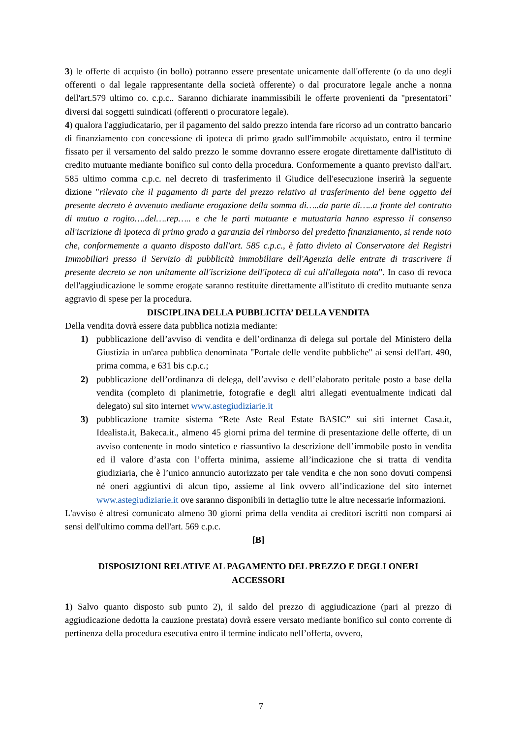3) le offerte di acquisto (in bollo) potranno essere presentate unicamente dall'offerente (o da uno degli offerenti o dal legale rappresentante della società offerente) o dal procuratore legale anche a nonna dell'art.579 ultimo co. c.p.c.. Saranno dichiarate inammissibili le offerte provenienti da "presentatori" diversi dai soggetti suindicati (offerenti o procuratore legale).
4) qualora l'aggiudicatario, per il pagamento del saldo prezzo intenda fare ricorso ad un contratto bancario di finanziamento con concessione di ipoteca di primo grado sull'immobile acquistato, entro il termine fissato per il versamento del saldo prezzo le somme dovranno essere erogate direttamente dall'istituto di credito mutuante mediante bonifico sul conto della procedura. Conformemente a quanto previsto dall'art. 585 ultimo comma c.p.c. nel decreto di trasferimento il Giudice dell'esecuzione inserirà la seguente dizione "rilevato che il pagamento di parte del prezzo relativo al trasferimento del bene oggetto del presente decreto è avvenuto mediante erogazione della somma di…..da parte di…..a fronte del contratto di mutuo a rogito….del….rep….. e che le parti mutuante e mutuataria hanno espresso il consenso all'iscrizione di ipoteca di primo grado a garanzia del rimborso del predetto finanziamento, si rende noto che, conformemente a quanto disposto dall'art. 585 c.p.c., è fatto divieto al Conservatore dei Registri Immobiliari presso il Servizio di pubblicità immobiliare dell'Agenzia delle entrate di trascrivere il presente decreto se non unitamente all'iscrizione dell'ipoteca di cui all'allegata nota". In caso di revoca dell'aggiudicazione le somme erogate saranno restituite direttamente all'istituto di credito mutuante senza aggravio di spese per la procedura.
DISCIPLINA DELLA PUBBLICITA’ DELLA VENDITA
Della vendita dovrà essere data pubblica notizia mediante:
1) pubblicazione dell’avviso di vendita e dell’ordinanza di delega sul portale del Ministero della Giustizia in un'area pubblica denominata "Portale delle vendite pubbliche" ai sensi dell'art. 490, prima comma, e 631 bis c.p.c.;
2) pubblicazione dell’ordinanza di delega, dell’avviso e dell’elaborato peritale posto a base della vendita (completo di planimetrie, fotografie e degli altri allegati eventualmente indicati dal delegato) sul sito internet www.astegiudiziarie.it
3) pubblicazione tramite sistema “Rete Aste Real Estate BASIC” sui siti internet Casa.it, Idealista.it, Bakeca.it., almeno 45 giorni prima del termine di presentazione delle offerte, di un avviso contenente in modo sintetico e riassuntivo la descrizione dell’immobile posto in vendita ed il valore d’asta con l’offerta minima, assieme all’indicazione che si tratta di vendita giudiziaria, che è l’unico annuncio autorizzato per tale vendita e che non sono dovuti compensi né oneri aggiuntivi di alcun tipo, assieme al link ovvero all’indicazione del sito internet www.astegiudiziarie.it ove saranno disponibili in dettaglio tutte le altre necessarie informazioni.
L'avviso è altresì comunicato almeno 30 giorni prima della vendita ai creditori iscritti non comparsi ai sensi dell'ultimo comma dell'art. 569 c.p.c.
[B]
DISPOSIZIONI RELATIVE AL PAGAMENTO DEL PREZZO E DEGLI ONERI
ACCESSORI
1) Salvo quanto disposto sub punto 2), il saldo del prezzo di aggiudicazione (pari al prezzo di aggiudicazione dedotta la cauzione prestata) dovrà essere versato mediante bonifico sul conto corrente di pertinenza della procedura esecutiva entro il termine indicato nell’offerta, ovvero,
7